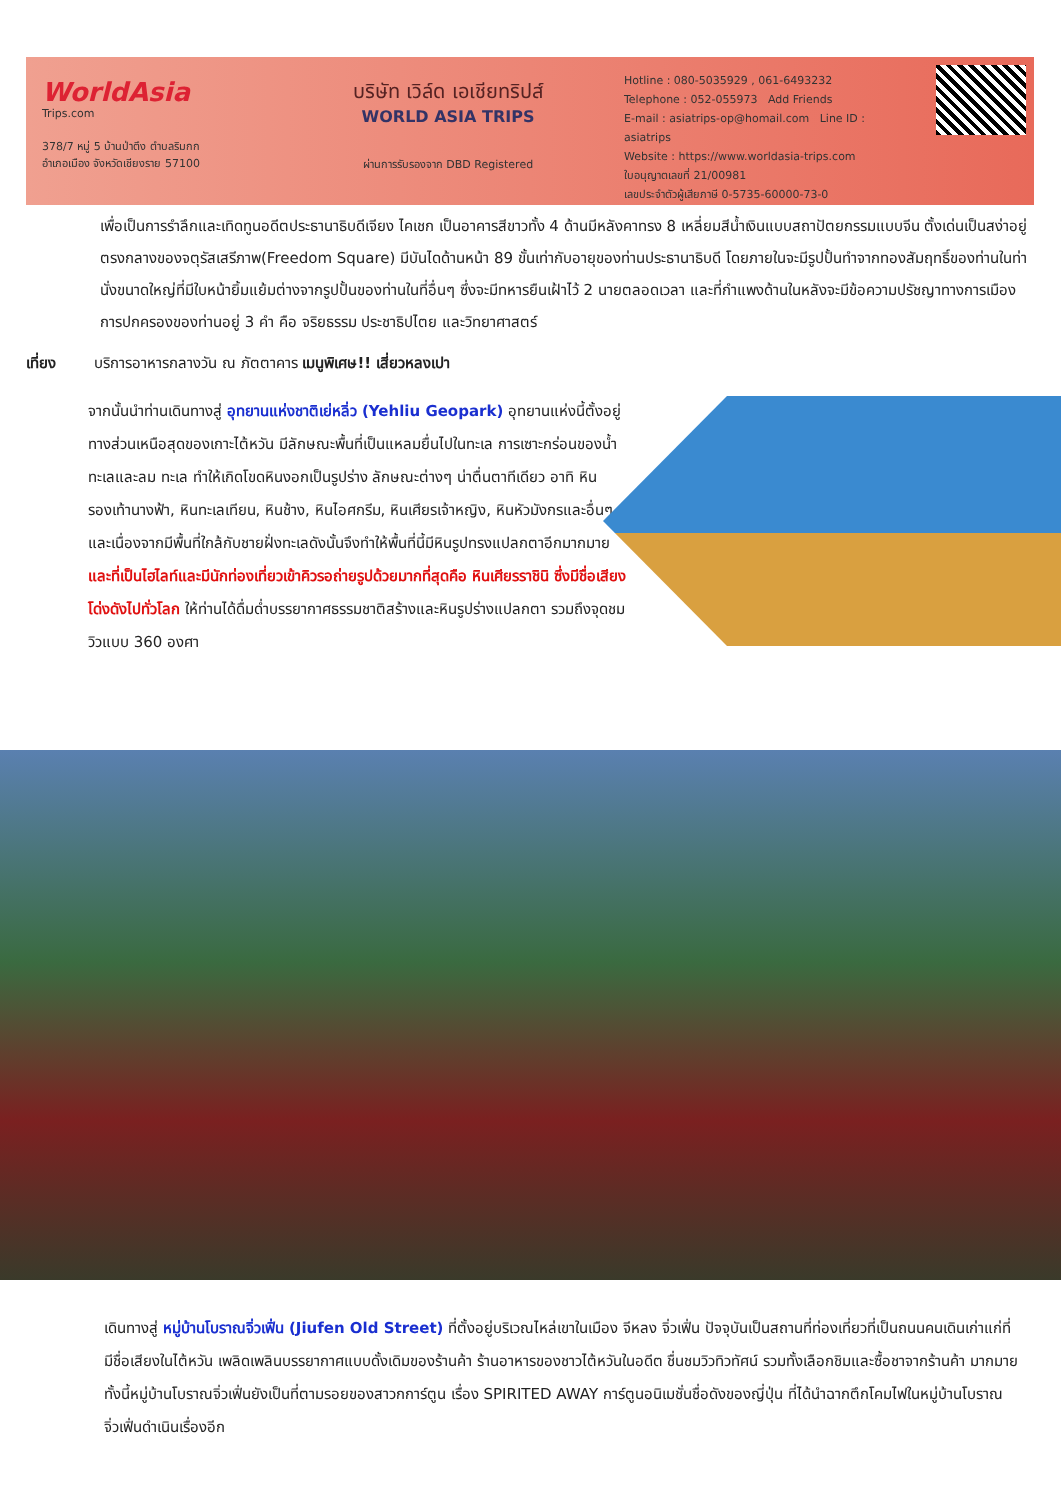WorldAsia
Trips.com
378/7 หมู่ 5 บ้านป่าตึง ตำบลริมกก
อำเภอเมือง จังหวัดเชียงราย 57100
บริษัท เวิล์ด เอเชียทริปส์
WORLD ASIA TRIPS
ผ่านการรับรองจาก DBD Registered
Hotline : 080-5035929 , 061-6493232
Telephone : 052-055973 Add Friends
E-mail : asiatrips-op@homail.com Line ID : asiatrips
Website : https://www.worldasia-trips.com
ใบอนุญาตเลขที่ 21/00981
เลขประจำตัวผู้เสียภาษี 0-5735-60000-73-0
เพื่อเป็นการรำลึกและเทิดทูนอดีตประธานาธิบดีเจียง ไคเชก เป็นอาคารสีขาวทั้ง 4 ด้านมีหลังคาทรง 8 เหลี่ยมสีน้ำเงินแบบสถาปัตยกรรมแบบจีน ตั้งเด่นเป็นสง่าอยู่ตรงกลางของจตุรัสเสรีภาพ(Freedom Square) มีบันไดด้านหน้า 89 ขั้นเท่ากับอายุของท่านประธานาธิบดี โดยภายในจะมีรูปปั้นทำจากทองสัมฤทธิ์ของท่านในท่านั่งขนาดใหญ่ที่มีใบหน้ายิ้มแย้มต่างจากรูปปั้นของท่านในที่อื่นๆ ซึ่งจะมีทหารยืนเฝ้าไว้ 2 นายตลอดเวลา และที่กำแพงด้านในหลังจะมีข้อความปรัชญาทางการเมืองการปกครองของท่านอยู่ 3 คำ คือ จริยธรรม ประชาธิปไตย และวิทยาศาสตร์
เที่ยง บริการอาหารกลางวัน ณ ภัตตาคาร เมนูพิเศษ!! เสี่ยวหลงเปา
จากนั้นนำท่านเดินทางสู่ อุทยานแห่งชาติเย่หลิ่ว (Yehliu Geopark) อุทยานแห่งนี้ตั้งอยู่ทางส่วนเหนือสุดของเกาะไต้หวัน มีลักษณะพื้นที่เป็นแหลมยื่นไปในทะเล การเซาะกร่อนของน้ำทะเลและลม ทะเล ทำให้เกิดโขดหินงอกเป็นรูปร่าง ลักษณะต่างๆ น่าตื่นตาทีเดียว อาทิ หินรองเท้านางฟ้า, หินทะเลเทียน, หินช้าง, หินไอศกรีม, หินเศียรเจ้าหญิง, หินหัวมังกรและอื่นๆ และเนื่องจากมีพื้นที่ใกล้กับชายฝั่งทะเลดังนั้นจึงทำให้พื้นที่นี้มีหินรูปทรงแปลกตาอีกมากมาย และที่เป็นไฮไลท์และมีนักท่องเที่ยวเข้าคิวรอถ่ายรูปด้วยมากที่สุดคือ หินเศียรราชินิ ซึ่งมีชื่อเสียงโด่งดังไปทั่วโลก ให้ท่านได้ดื่มด่ำบรรยากาศธรรมชาติสร้างและหินรูปร่างแปลกตา รวมถึงจุดชมวิวแบบ 360 องศา
เดินทางสู่ หมู่บ้านโบราณจิ่วเฟิ่น (Jiufen Old Street) ที่ตั้งอยู่บริเวณไหล่เขาในเมือง จีหลง จิ่วเฟิ่น ปัจจุบันเป็นสถานที่ท่องเที่ยวที่เป็นถนนคนเดินเก่าแก่ที่มีชื่อเสียงในไต้หวัน เพลิดเพลินบรรยากาศแบบดั้งเดิมของร้านค้า ร้านอาหารของชาวไต้หวันในอดีต ชื่นชมวิวทิวทัศน์ รวมทั้งเลือกชิมและซื้อชาจากร้านค้า มากมาย ทั้งนี้หมู่บ้านโบราณจิ่วเฟิ่นยังเป็นที่ตามรอยของสาวกการ์ตูน เรื่อง SPIRITED AWAY การ์ตูนอนิเมชั่นชื่อดังของญี่ปุ่น ที่ได้นำฉากตึกโคมไฟในหมู่บ้านโบราณจิ่วเฟิ่นดำเนินเรื่องอีก